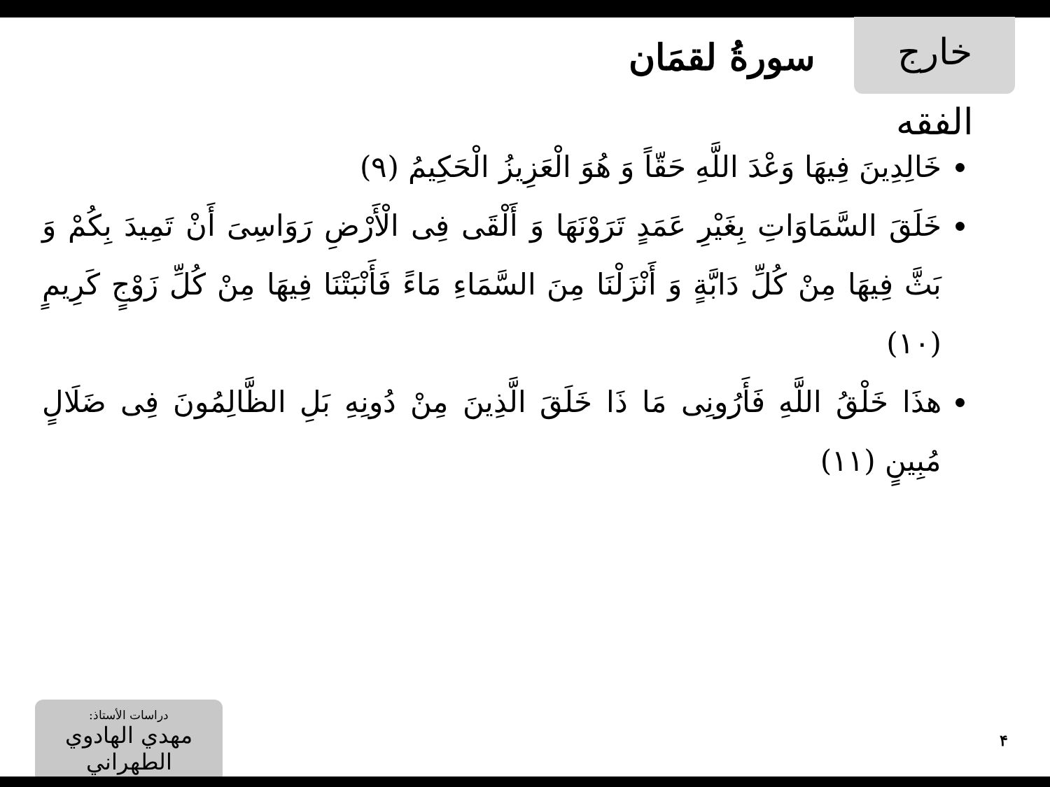خارج الفقه
سورةُ لقمَان
خَالِدِينَ فِيهَا وَعْدَ اللَّهِ حَقّاً وَ هُوَ الْعَزِيزُ الْحَكِيمُ (٩)
خَلَقَ السَّمَاوَاتِ بِغَيْرِ عَمَدٍ تَرَوْنَهَا وَ أَلْقَى فِى الْأَرْضِ رَوَاسِىَ أَنْ تَمِيدَ بِكُمْ وَ بَثَّ فِيهَا مِنْ كُلِّ دَابَّةٍ وَ أَنْزَلْنَا مِنَ السَّمَاءِ مَاءً فَأَنْبَتْنَا فِيهَا مِنْ كُلِّ زَوْجٍ كَرِيمٍ (١٠)
هذَا خَلْقُ اللَّهِ فَأَرُونِى مَا ذَا خَلَقَ الَّذِينَ مِنْ دُونِهِ بَلِ الظَّالِمُونَ فِى ضَلَالٍ مُبِينٍ (١١)
دراسات الأستاذ:
مهدي الهادوي الطهراني
۴